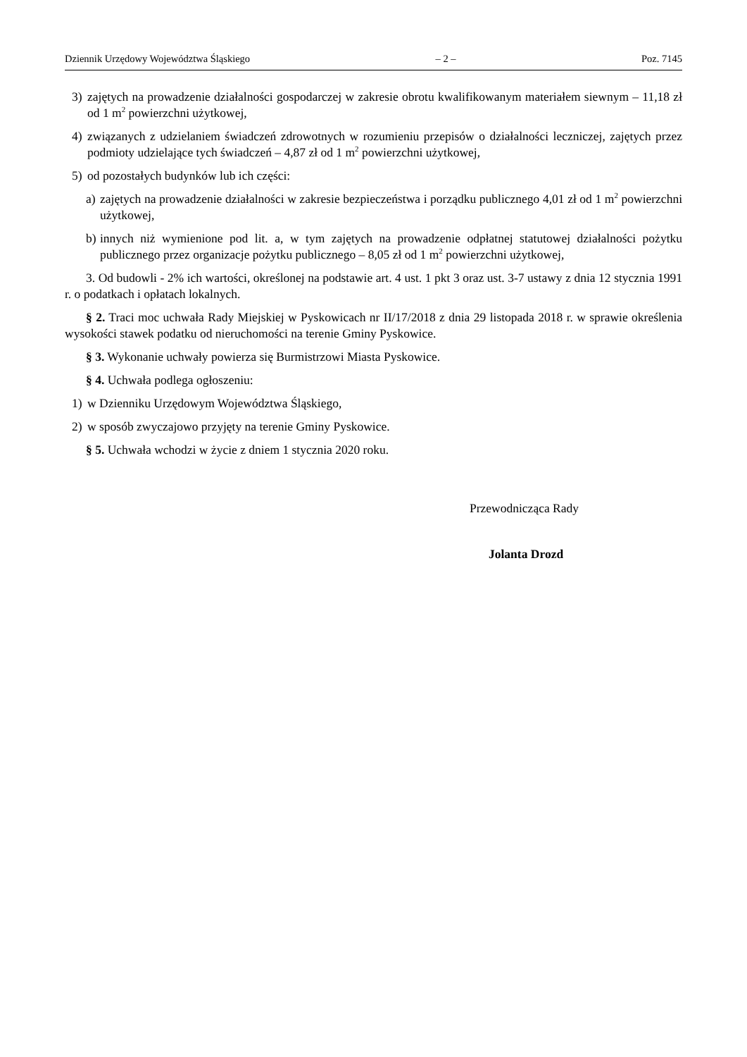Dziennik Urzędowy Województwa Śląskiego – 2 – Poz. 7145
3) zajętych na prowadzenie działalności gospodarczej w zakresie obrotu kwalifikowanym materiałem siewnym – 11,18 zł od 1 m<sup>2</sup> powierzchni użytkowej,
4) związanych z udzielaniem świadczeń zdrowotnych w rozumieniu przepisów o działalności leczniczej, zajętych przez podmioty udzielające tych świadczeń – 4,87 zł od 1 m<sup>2</sup> powierzchni użytkowej,
5) od pozostałych budynków lub ich części:
a) zajętych na prowadzenie działalności w zakresie bezpieczeństwa i porządku publicznego 4,01 zł od 1 m<sup>2</sup> powierzchni użytkowej,
b) innych niż wymienione pod lit. a, w tym zajętych na prowadzenie odpłatnej statutowej działalności pożytku publicznego przez organizacje pożytku publicznego – 8,05 zł od 1 m<sup>2</sup> powierzchni użytkowej,
3. Od budowli - 2% ich wartości, określonej na podstawie art. 4 ust. 1 pkt 3 oraz ust. 3-7 ustawy z dnia 12 stycznia 1991 r. o podatkach i opłatach lokalnych.
§ 2. Traci moc uchwała Rady Miejskiej w Pyskowicach nr II/17/2018 z dnia 29 listopada 2018 r. w sprawie określenia wysokości stawek podatku od nieruchomości na terenie Gminy Pyskowice.
§ 3. Wykonanie uchwały powierza się Burmistrzowi Miasta Pyskowice.
§ 4. Uchwała podlega ogłoszeniu:
1) w Dzienniku Urzędowym Województwa Śląskiego,
2) w sposób zwyczajowo przyjęty na terenie Gminy Pyskowice.
§ 5. Uchwała wchodzi w życie z dniem 1 stycznia 2020 roku.
Przewodnicząca Rady
Jolanta Drozd